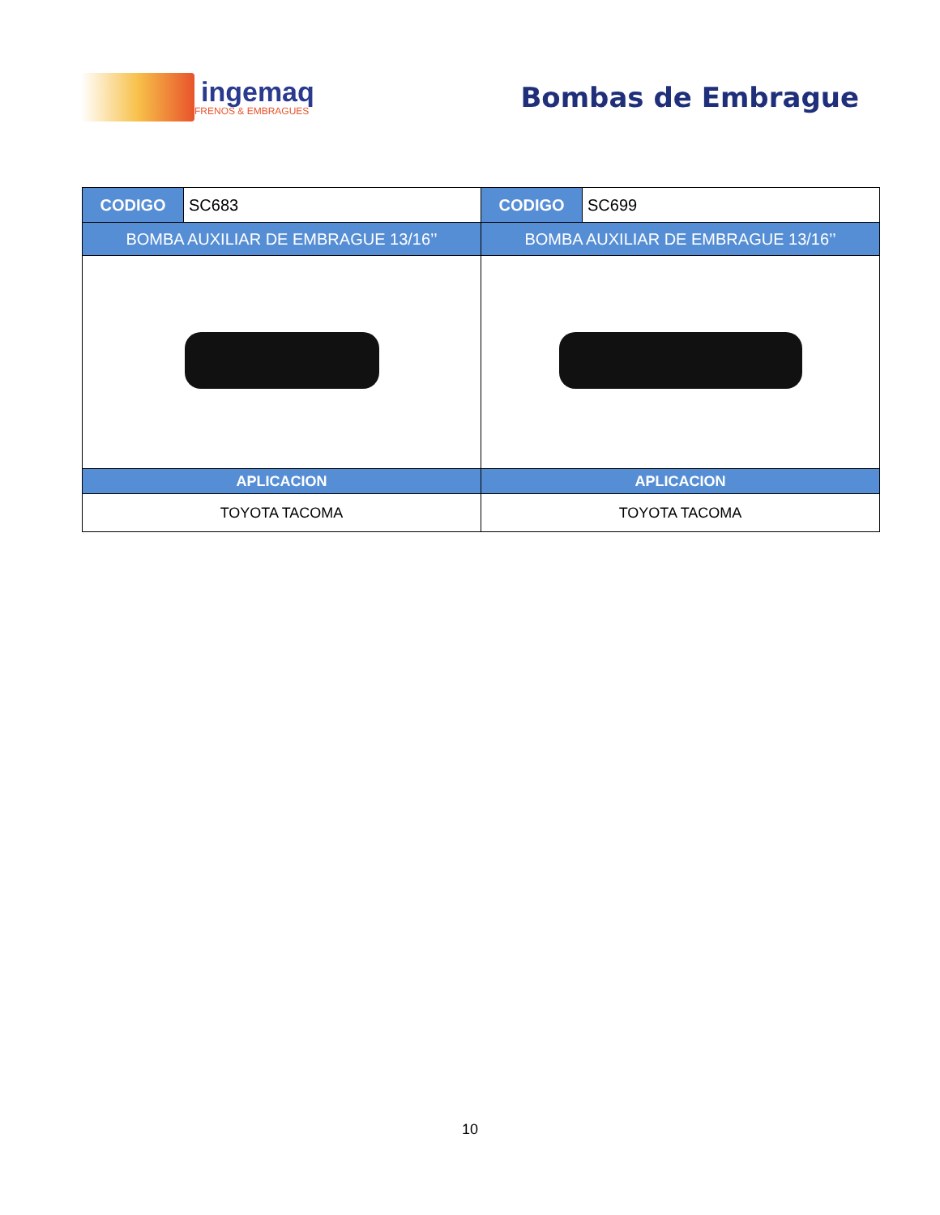ingemaq
FRENOS & EMBRAGUES
Bombas de Embrague
| CODIGO | SC683 | CODIGO | SC699 |
| BOMBA AUXILIAR DE EMBRAGUE 13/16’’ | | BOMBA AUXILIAR DE EMBRAGUE 13/16’’ | |
| APLICACION | | APLICACION | |
| TOYOTA TACOMA | | TOYOTA TACOMA | |
10